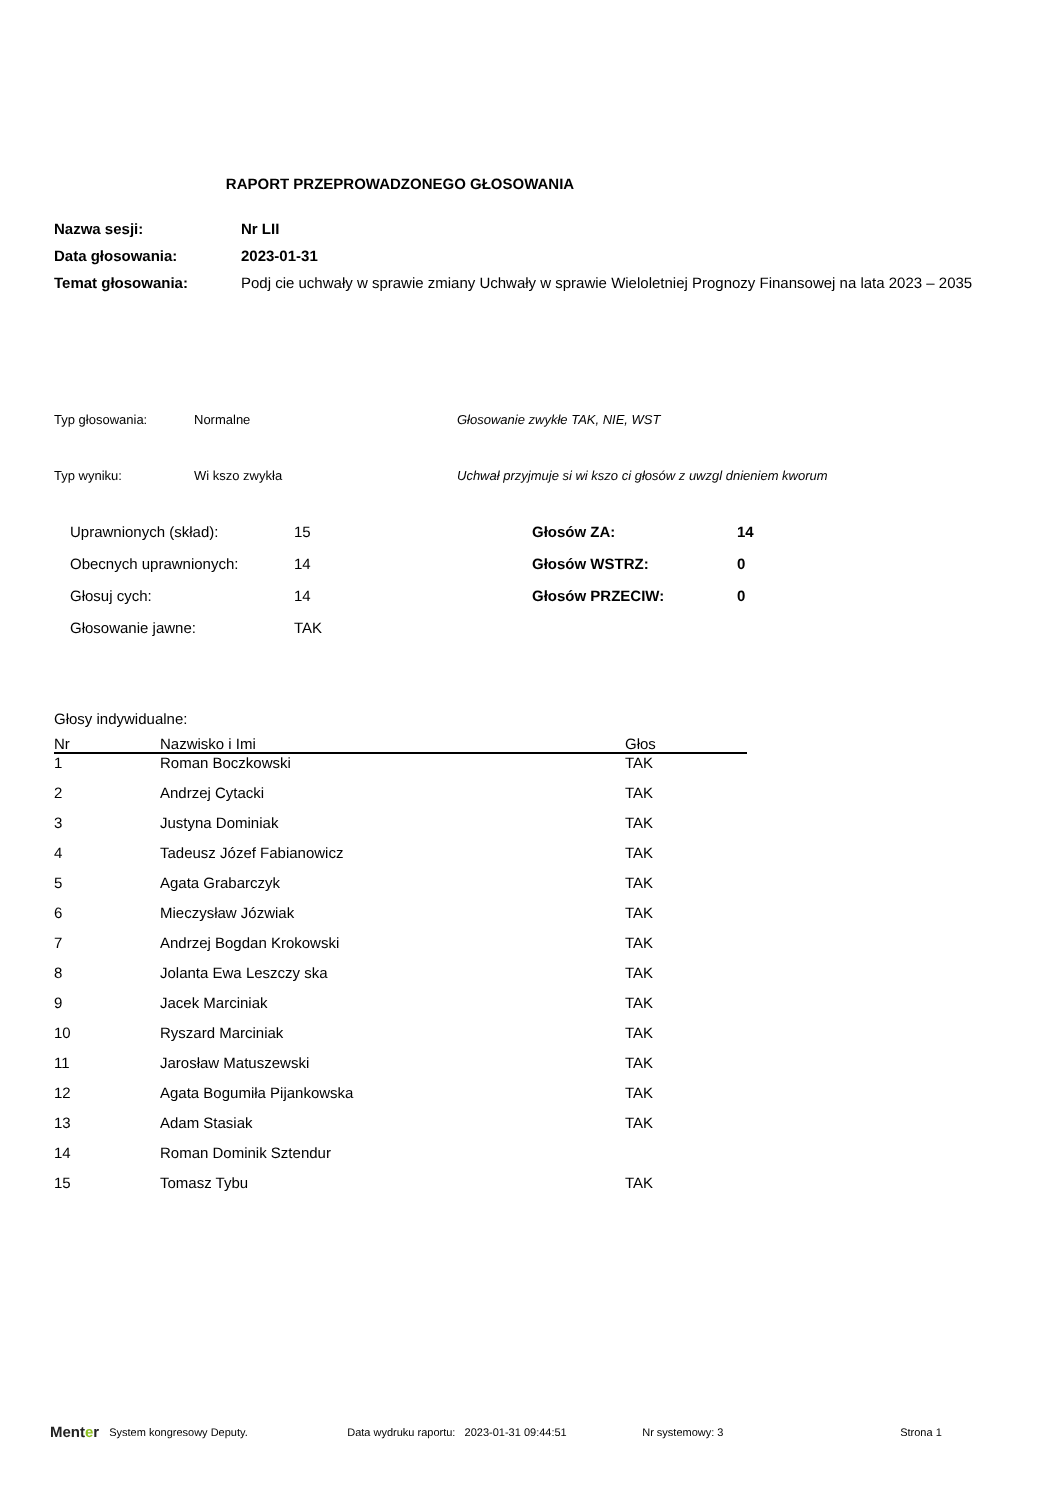RAPORT PRZEPROWADZONEGO GŁOSOWANIA
| Nazwa sesji: | Nr LII |
| Data głosowania: | 2023-01-31 |
| Temat głosowania: | Podj cie uchwały w sprawie zmiany Uchwały w sprawie Wieloletniej Prognozy Finansowej na lata 2023 – 2035 |
Typ głosowania: Normalne Głosowanie zwykłe TAK, NIE, WST
Typ wyniku: Wi kszo zwykła Uchwał przyjmuje si wi kszo ci głosów z uwzgl dnieniem kworum
| Uprawnionych (skład): | 15 | Głosów ZA: | 14 |
| Obecnych uprawnionych: | 14 | Głosów WSTRZ: | 0 |
| Głosuj cych: | 14 | Głosów PRZECIW: | 0 |
| Głosowanie jawne: | TAK | | |
Głosy indywidualne:
| Nr | Nazwisko i Imi | Głos |
| --- | --- | --- |
| 1 | Roman Boczkowski | TAK |
| 2 | Andrzej Cytacki | TAK |
| 3 | Justyna Dominiak | TAK |
| 4 | Tadeusz Józef Fabianowicz | TAK |
| 5 | Agata Grabarczyk | TAK |
| 6 | Mieczysław Józwiak | TAK |
| 7 | Andrzej Bogdan Krokowski | TAK |
| 8 | Jolanta Ewa Leszczy ska | TAK |
| 9 | Jacek Marciniak | TAK |
| 10 | Ryszard Marciniak | TAK |
| 11 | Jarosław Matuszewski | TAK |
| 12 | Agata Bogumiła Pijankowska | TAK |
| 13 | Adam Stasiak | TAK |
| 14 | Roman Dominik Sztendur | |
| 15 | Tomasz Tybu | TAK |
Menter System kongresowy Deputy. Data wydruku raportu: 2023-01-31 09:44:51 Nr systemowy: 3 Strona 1